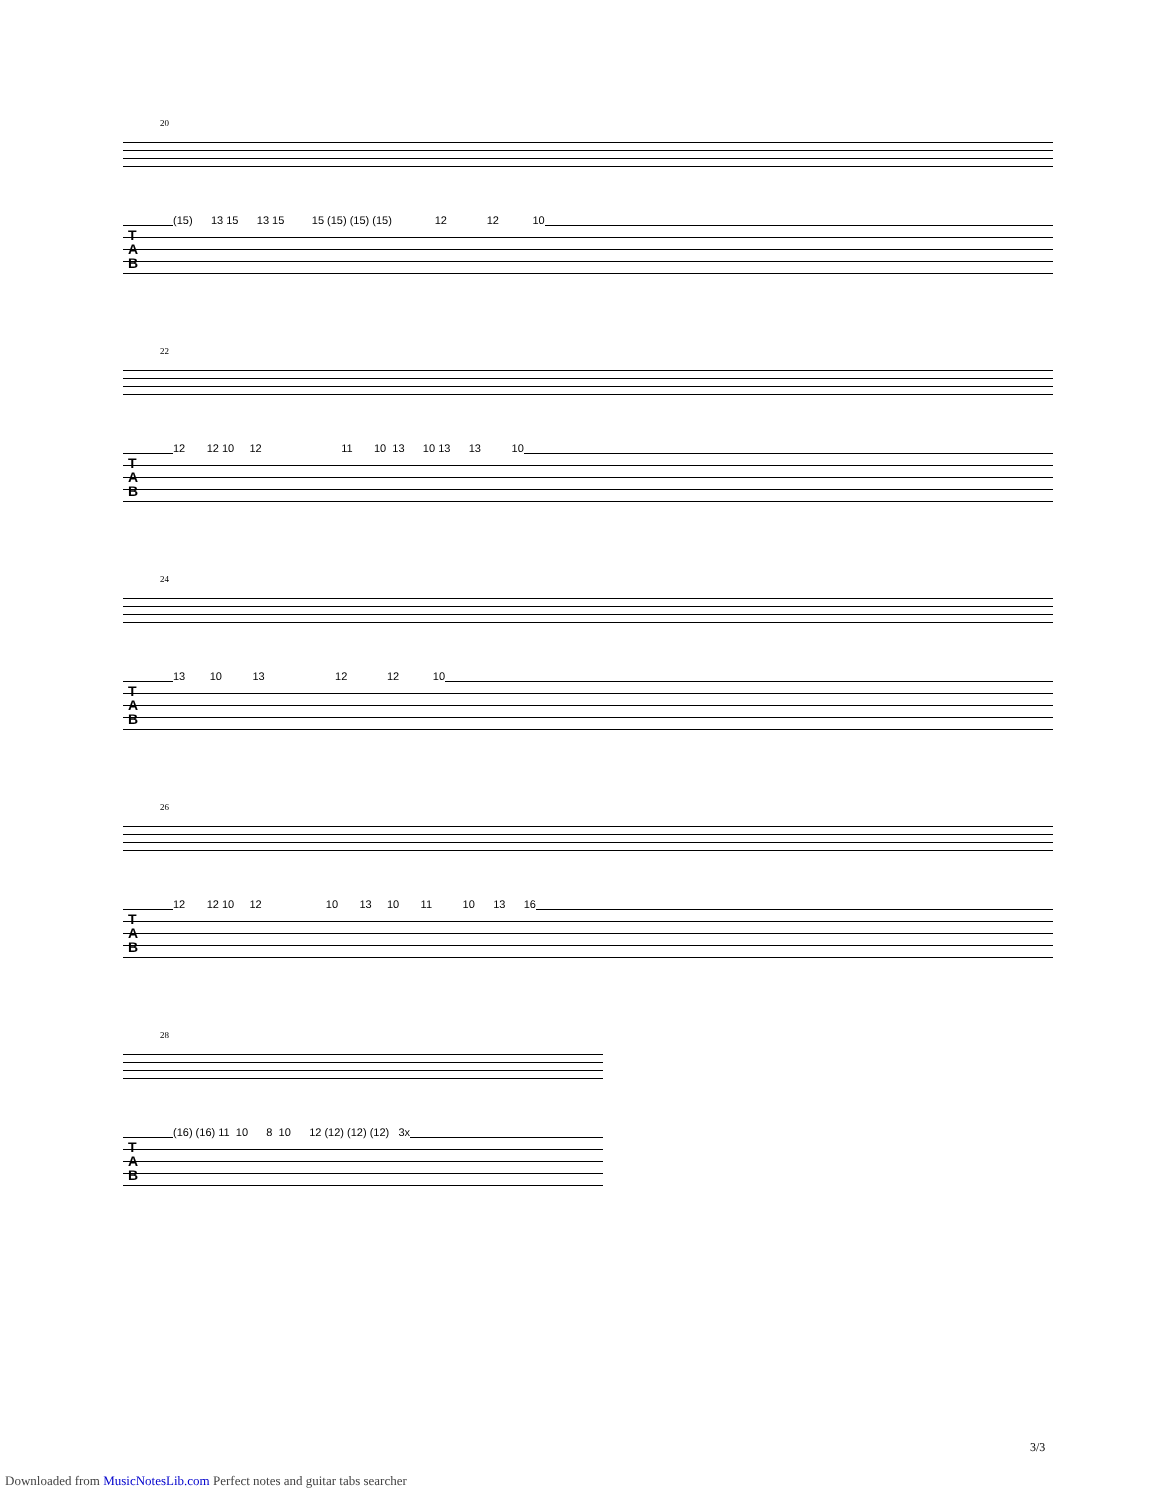20
T
A
B
(15) 13 15 13 15 15 (15) (15) (15) 12 12 10
22
T
A
B
12 12 10 12 11 10 13 10 13 13 10
24
T
A
B
13 10 13 12 12 10
26
T
A
B
12 12 10 12 10 13 10 11 10 13 16
28
T
A
B
(16) (16) 11 10 8 10 12 (12) (12) (12) 3x
3/3
Downloaded from MusicNotesLib.com Perfect notes and guitar tabs searcher